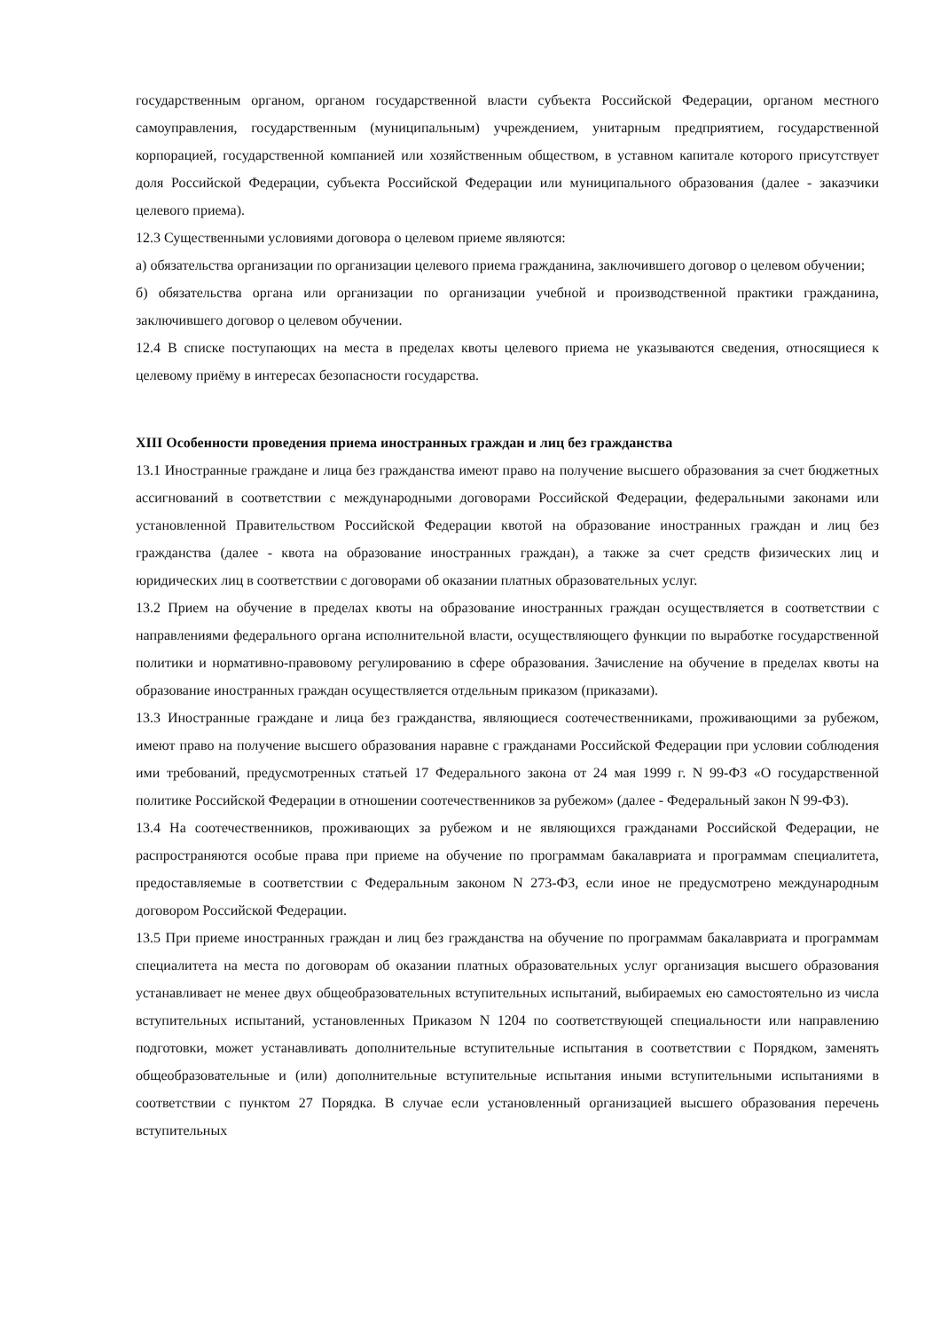государственным органом, органом государственной власти субъекта Российской Федерации, органом местного самоуправления, государственным (муниципальным) учреждением, унитарным предприятием, государственной корпорацией, государственной компанией или хозяйственным обществом, в уставном капитале которого присутствует доля Российской Федерации, субъекта Российской Федерации или муниципального образования (далее - заказчики целевого приема).
12.3 Существенными условиями договора о целевом приеме являются:
а) обязательства организации по организации целевого приема гражданина, заключившего договор о целевом обучении;
б) обязательства органа или организации по организации учебной и производственной практики гражданина, заключившего договор о целевом обучении.
12.4 В списке поступающих на места в пределах квоты целевого приема не указываются сведения, относящиеся к целевому приёму в интересах безопасности государства.
XIII Особенности проведения приема иностранных граждан и лиц без гражданства
13.1 Иностранные граждане и лица без гражданства имеют право на получение высшего образования за счет бюджетных ассигнований в соответствии с международными договорами Российской Федерации, федеральными законами или установленной Правительством Российской Федерации квотой на образование иностранных граждан и лиц без гражданства (далее - квота на образование иностранных граждан), а также за счет средств физических лиц и юридических лиц в соответствии с договорами об оказании платных образовательных услуг.
13.2 Прием на обучение в пределах квоты на образование иностранных граждан осуществляется в соответствии с направлениями федерального органа исполнительной власти, осуществляющего функции по выработке государственной политики и нормативно-правовому регулированию в сфере образования. Зачисление на обучение в пределах квоты на образование иностранных граждан осуществляется отдельным приказом (приказами).
13.3 Иностранные граждане и лица без гражданства, являющиеся соотечественниками, проживающими за рубежом, имеют право на получение высшего образования наравне с гражданами Российской Федерации при условии соблюдения ими требований, предусмотренных статьей 17 Федерального закона от 24 мая 1999 г. N 99-ФЗ «О государственной политике Российской Федерации в отношении соотечественников за рубежом» (далее - Федеральный закон N 99-ФЗ).
13.4 На соотечественников, проживающих за рубежом и не являющихся гражданами Российской Федерации, не распространяются особые права при приеме на обучение по программам бакалавриата и программам специалитета, предоставляемые в соответствии с Федеральным законом N 273-ФЗ, если иное не предусмотрено международным договором Российской Федерации.
13.5 При приеме иностранных граждан и лиц без гражданства на обучение по программам бакалавриата и программам специалитета на места по договорам об оказании платных образовательных услуг организация высшего образования устанавливает не менее двух общеобразовательных вступительных испытаний, выбираемых ею самостоятельно из числа вступительных испытаний, установленных Приказом N 1204 по соответствующей специальности или направлению подготовки, может устанавливать дополнительные вступительные испытания в соответствии с Порядком, заменять общеобразовательные и (или) дополнительные вступительные испытания иными вступительными испытаниями в соответствии с пунктом 27 Порядка. В случае если установленный организацией высшего образования перечень вступительных